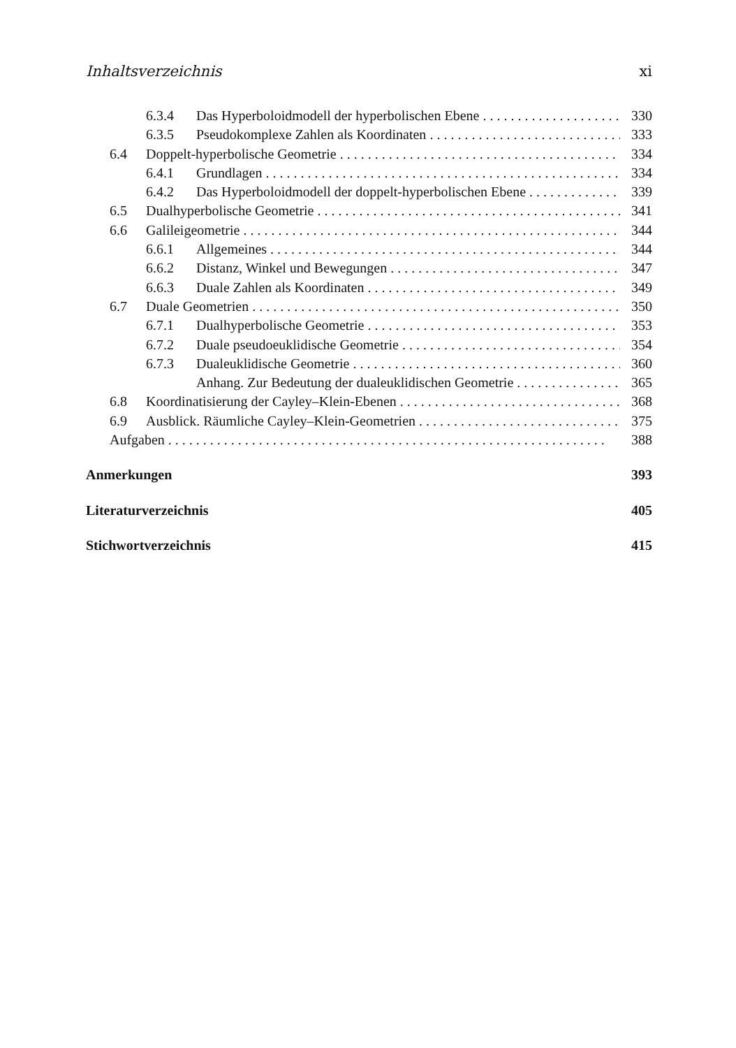Inhaltsverzeichnis xi
6.3.4 Das Hyperboloidmodell der hyperbolischen Ebene 330
6.3.5 Pseudokomplexe Zahlen als Koordinaten 333
6.4 Doppelt-hyperbolische Geometrie 334
6.4.1 Grundlagen 334
6.4.2 Das Hyperboloidmodell der doppelt-hyperbolischen Ebene 339
6.5 Dualhyperbolische Geometrie 341
6.6 Galileigeometrie 344
6.6.1 Allgemeines 344
6.6.2 Distanz, Winkel und Bewegungen 347
6.6.3 Duale Zahlen als Koordinaten 349
6.7 Duale Geometrien 350
6.7.1 Dualhyperbolische Geometrie 353
6.7.2 Duale pseudoeuklidische Geometrie 354
6.7.3 Dualeuklidische Geometrie 360
Anhang. Zur Bedeutung der dualeuklidischen Geometrie 365
6.8 Koordinatisierung der Cayley–Klein-Ebenen 368
6.9 Ausblick. Räumliche Cayley–Klein-Geometrien 375
Aufgaben 388
Anmerkungen 393
Literaturverzeichnis 405
Stichwortverzeichnis 415